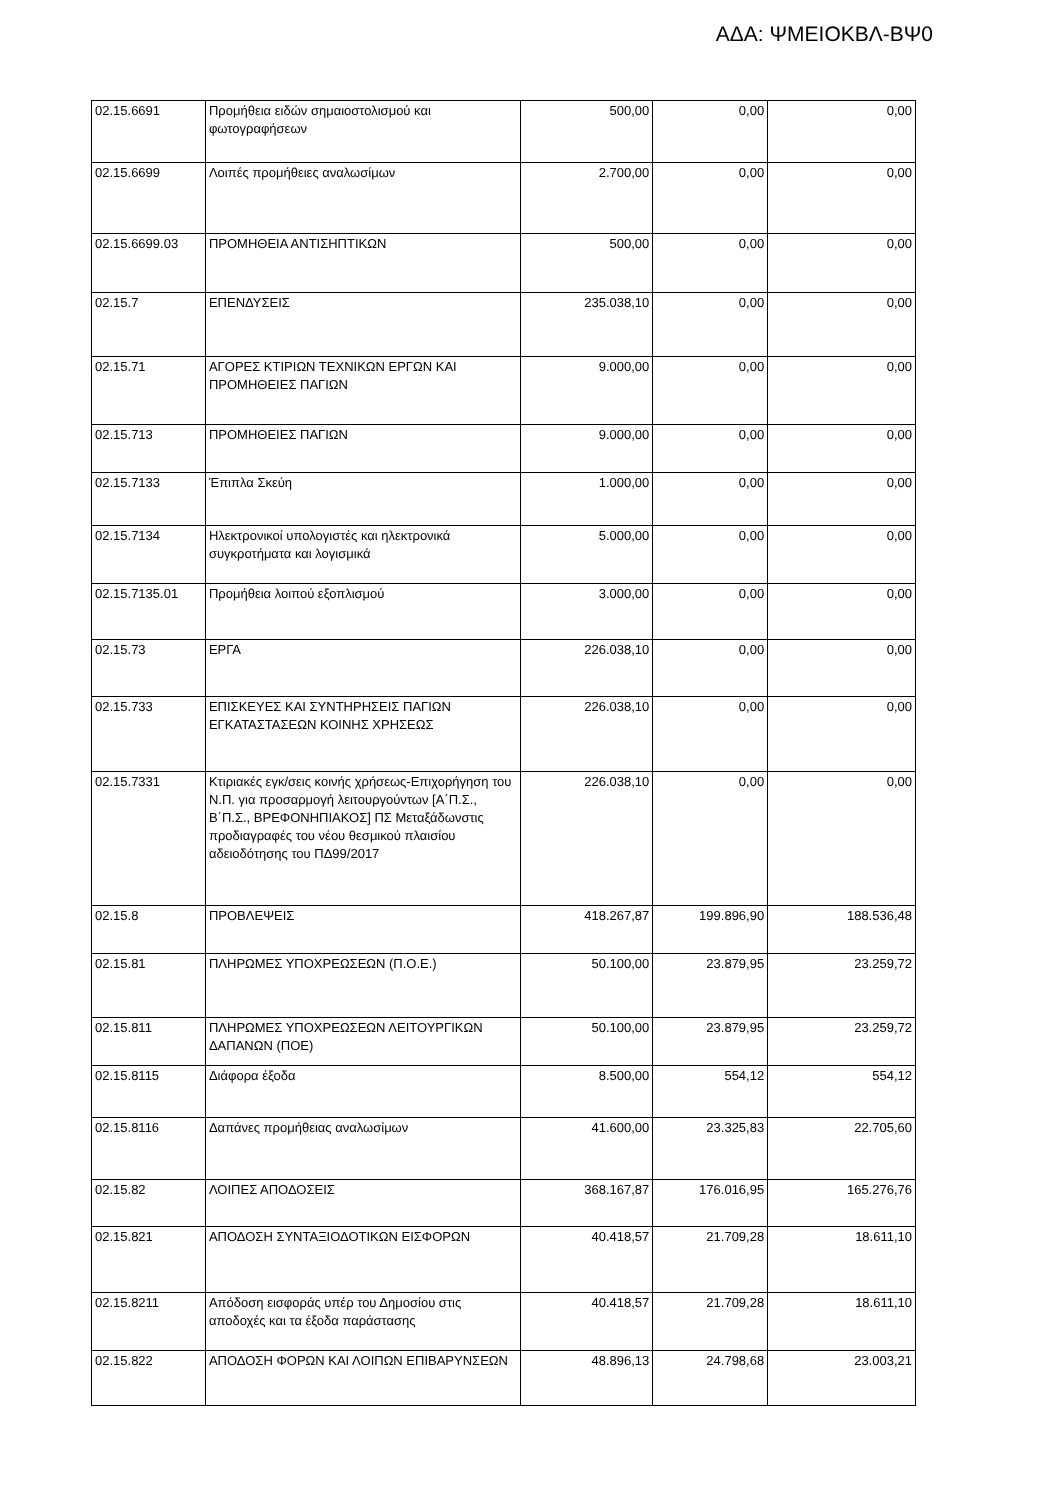ΑΔΑ: ΨΜΕΙΟΚΒΛ-ΒΨ0
| 02.15.6691 | Προμήθεια ειδών σημαιοστολισμού και φωτογραφήσεων | 500,00 | 0,00 | 0,00 |
| 02.15.6699 | Λοιπές προμήθειες αναλωσίμων | 2.700,00 | 0,00 | 0,00 |
| 02.15.6699.03 | ΠΡΟΜΗΘΕΙΑ ΑΝΤΙΣΗΠΤΙΚΩΝ | 500,00 | 0,00 | 0,00 |
| 02.15.7 | ΕΠΕΝΔΥΣΕΙΣ | 235.038,10 | 0,00 | 0,00 |
| 02.15.71 | ΑΓΟΡΕΣ ΚΤΙΡΙΩΝ ΤΕΧΝΙΚΩΝ ΕΡΓΩΝ ΚΑΙ ΠΡΟΜΗΘΕΙΕΣ ΠΑΓΙΩΝ | 9.000,00 | 0,00 | 0,00 |
| 02.15.713 | ΠΡΟΜΗΘΕΙΕΣ ΠΑΓΙΩΝ | 9.000,00 | 0,00 | 0,00 |
| 02.15.7133 | Έπιπλα Σκεύη | 1.000,00 | 0,00 | 0,00 |
| 02.15.7134 | Ηλεκτρονικοί υπολογιστές και ηλεκτρονικά συγκροτήματα και λογισμικά | 5.000,00 | 0,00 | 0,00 |
| 02.15.7135.01 | Προμήθεια λοιπού εξοπλισμού | 3.000,00 | 0,00 | 0,00 |
| 02.15.73 | ΕΡΓΑ | 226.038,10 | 0,00 | 0,00 |
| 02.15.733 | ΕΠΙΣΚΕΥΕΣ ΚΑΙ ΣΥΝΤΗΡΗΣΕΙΣ ΠΑΓΙΩΝ ΕΓΚΑΤΑΣΤΑΣΕΩΝ ΚΟΙΝΗΣ ΧΡΗΣΕΩΣ | 226.038,10 | 0,00 | 0,00 |
| 02.15.7331 | Κτιριακές εγκ/σεις κοινής χρήσεως-Επιχορήγηση του Ν.Π. για προσαρμογή λειτουργούντων [Α΄Π.Σ., Β΄Π.Σ., ΒΡΕΦΟΝΗΠΙΑΚΟΣ] ΠΣ Μεταξάδωνστις προδιαγραφές του νέου θεσμικού πλαισίου αδειοδότησης του ΠΔ99/2017 | 226.038,10 | 0,00 | 0,00 |
| 02.15.8 | ΠΡΟΒΛΕΨΕΙΣ | 418.267,87 | 199.896,90 | 188.536,48 |
| 02.15.81 | ΠΛΗΡΩΜΕΣ ΥΠΟΧΡΕΩΣΕΩΝ (Π.Ο.Ε.) | 50.100,00 | 23.879,95 | 23.259,72 |
| 02.15.811 | ΠΛΗΡΩΜΕΣ ΥΠΟΧΡΕΩΣΕΩΝ ΛΕΙΤΟΥΡΓΙΚΩΝ ΔΑΠΑΝΩΝ (ΠΟΕ) | 50.100,00 | 23.879,95 | 23.259,72 |
| 02.15.8115 | Διάφορα έξοδα | 8.500,00 | 554,12 | 554,12 |
| 02.15.8116 | Δαπάνες προμήθειας αναλωσίμων | 41.600,00 | 23.325,83 | 22.705,60 |
| 02.15.82 | ΛΟΙΠΕΣ ΑΠΟΔΟΣΕΙΣ | 368.167,87 | 176.016,95 | 165.276,76 |
| 02.15.821 | ΑΠΟΔΟΣΗ ΣΥΝΤΑΞΙΟΔΟΤΙΚΩΝ ΕΙΣΦΟΡΩΝ | 40.418,57 | 21.709,28 | 18.611,10 |
| 02.15.8211 | Απόδοση εισφοράς υπέρ του Δημοσίου στις αποδοχές και τα έξοδα παράστασης | 40.418,57 | 21.709,28 | 18.611,10 |
| 02.15.822 | ΑΠΟΔΟΣΗ ΦΟΡΩΝ ΚΑΙ ΛΟΙΠΩΝ ΕΠΙΒΑΡΥΝΣΕΩΝ | 48.896,13 | 24.798,68 | 23.003,21 |